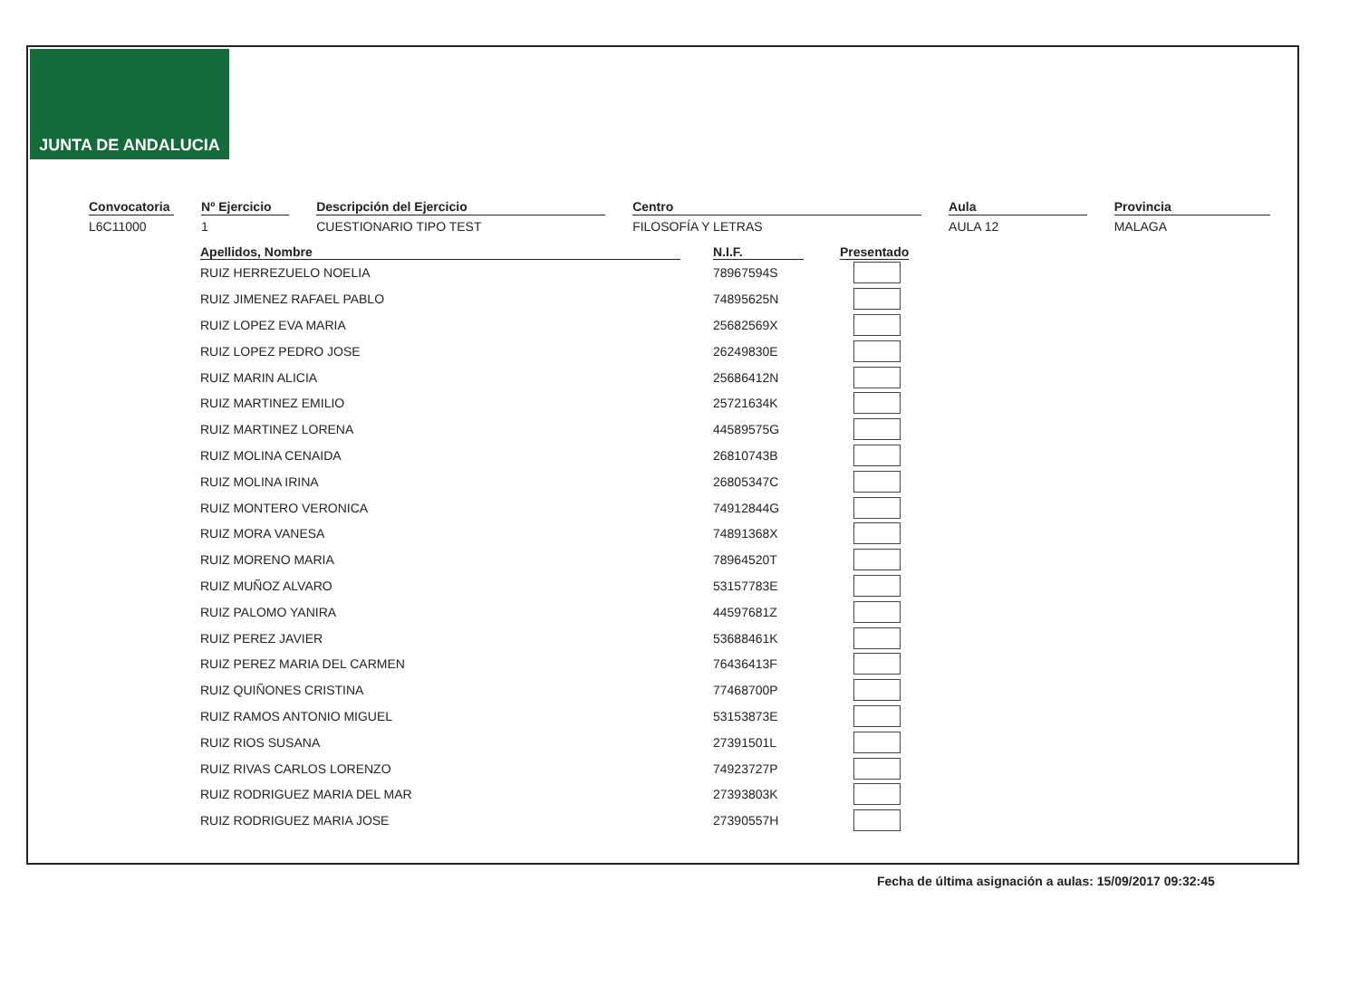JUNTA DE ANDALUCIA
Convocatoria
L6C11000
Nº Ejercicio
1
Descripción del Ejercicio
CUESTIONARIO TIPO TEST
Centro
FILOSOFÍA Y LETRAS
Aula
AULA 12
Provincia
MALAGA
| Apellidos, Nombre | | N.I.F. | | Presentado |
| --- | --- | --- | --- | --- |
| RUIZ HERREZUELO NOELIA | | 78967594S | | |
| RUIZ JIMENEZ RAFAEL PABLO | | 74895625N | | |
| RUIZ LOPEZ EVA MARIA | | 25682569X | | |
| RUIZ LOPEZ PEDRO JOSE | | 26249830E | | |
| RUIZ MARIN ALICIA | | 25686412N | | |
| RUIZ MARTINEZ EMILIO | | 25721634K | | |
| RUIZ MARTINEZ LORENA | | 44589575G | | |
| RUIZ MOLINA CENAIDA | | 26810743B | | |
| RUIZ MOLINA IRINA | | 26805347C | | |
| RUIZ MONTERO VERONICA | | 74912844G | | |
| RUIZ MORA VANESA | | 74891368X | | |
| RUIZ MORENO MARIA | | 78964520T | | |
| RUIZ MUÑOZ ALVARO | | 53157783E | | |
| RUIZ PALOMO YANIRA | | 44597681Z | | |
| RUIZ PEREZ JAVIER | | 53688461K | | |
| RUIZ PEREZ MARIA DEL CARMEN | | 76436413F | | |
| RUIZ QUIÑONES CRISTINA | | 77468700P | | |
| RUIZ RAMOS ANTONIO MIGUEL | | 53153873E | | |
| RUIZ RIOS SUSANA | | 27391501L | | |
| RUIZ RIVAS CARLOS LORENZO | | 74923727P | | |
| RUIZ RODRIGUEZ MARIA DEL MAR | | 27393803K | | |
| RUIZ RODRIGUEZ MARIA JOSE | | 27390557H | | |
Fecha de última asignación a aulas: 15/09/2017 09:32:45